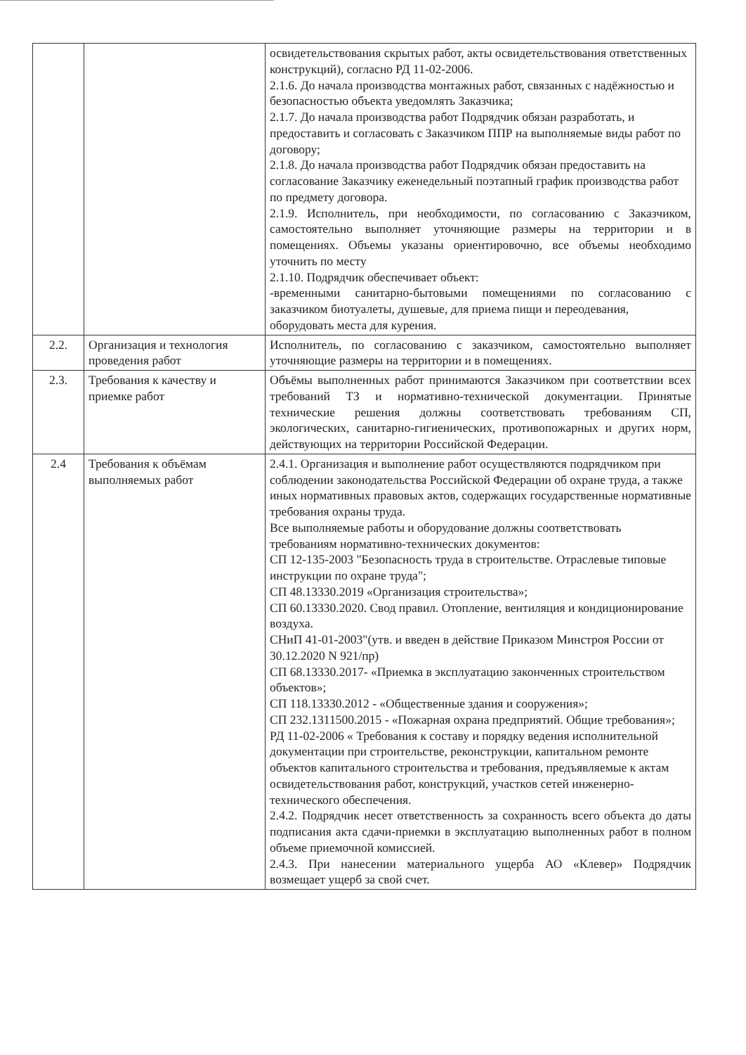| | | освидетельствования скрытых работ, акты освидетельствования ответственных конструкций), согласно РД 11-02-2006. 2.1.6. До начала производства монтажных работ, связанных с надёжностью и безопасностью объекта уведомлять Заказчика; 2.1.7. До начала производства работ Подрядчик обязан разработать, и предоставить и согласовать с Заказчиком ППР на выполняемые виды работ по договору; 2.1.8. До начала производства работ Подрядчик обязан предоставить на согласование Заказчику еженедельный поэтапный график производства работ по предмету договора. 2.1.9. Исполнитель, при необходимости, по согласованию с Заказчиком, самостоятельно выполняет уточняющие размеры на территории и в помещениях. Объемы указаны ориентировочно, все объемы необходимо уточнить по месту 2.1.10. Подрядчик обеспечивает объект: -временными санитарно-бытовыми помещениями по согласованию с заказчиком биотуалеты, душевые, для приема пищи и переодевания, оборудовать места для курения. |
| 2.2. | Организация и технология проведения работ | Исполнитель, по согласованию с заказчиком, самостоятельно выполняет уточняющие размеры на территории и в помещениях. |
| 2.3. | Требования к качеству и приемке работ | Объёмы выполненных работ принимаются Заказчиком при соответствии всех требований ТЗ и нормативно-технической документации. Принятые технические решения должны соответствовать требованиям СП, экологических, санитарно-гигиенических, противопожарных и других норм, действующих на территории Российской Федерации. |
| 2.4 | Требования к объёмам выполняемых работ | 2.4.1. Организация и выполнение работ осуществляются подрядчиком при соблюдении законодательства Российской Федерации об охране труда, а также иных нормативных правовых актов, содержащих государственные нормативные требования охраны труда. Все выполняемые работы и оборудование должны соответствовать требованиям нормативно-технических документов: СП 12-135-2003 "Безопасность труда в строительстве. Отраслевые типовые инструкции по охране труда"; СП 48.13330.2019 «Организация строительства»; СП 60.13330.2020. Свод правил. Отопление, вентиляция и кондиционирование воздуха. СНиП 41-01-2003"(утв. и введен в действие Приказом Минстроя России от 30.12.2020 N 921/пр) СП 68.13330.2017- «Приемка в эксплуатацию законченных строительством объектов»; СП 118.13330.2012 - «Общественные здания и сооружения»; СП 232.1311500.2015 - «Пожарная охрана предприятий. Общие требования»; РД 11-02-2006 « Требования к составу и порядку ведения исполнительной документации при строительстве, реконструкции, капитальном ремонте объектов капитального строительства и требования, предъявляемые к актам освидетельствования работ, конструкций, участков сетей инженерно-технического обеспечения. 2.4.2. Подрядчик несет ответственность за сохранность всего объекта до даты подписания акта сдачи-приемки в эксплуатацию выполненных работ в полном объеме приемочной комиссией. 2.4.3. При нанесении материального ущерба АО «Клевер» Подрядчик возмещает ущерб за свой счет. |